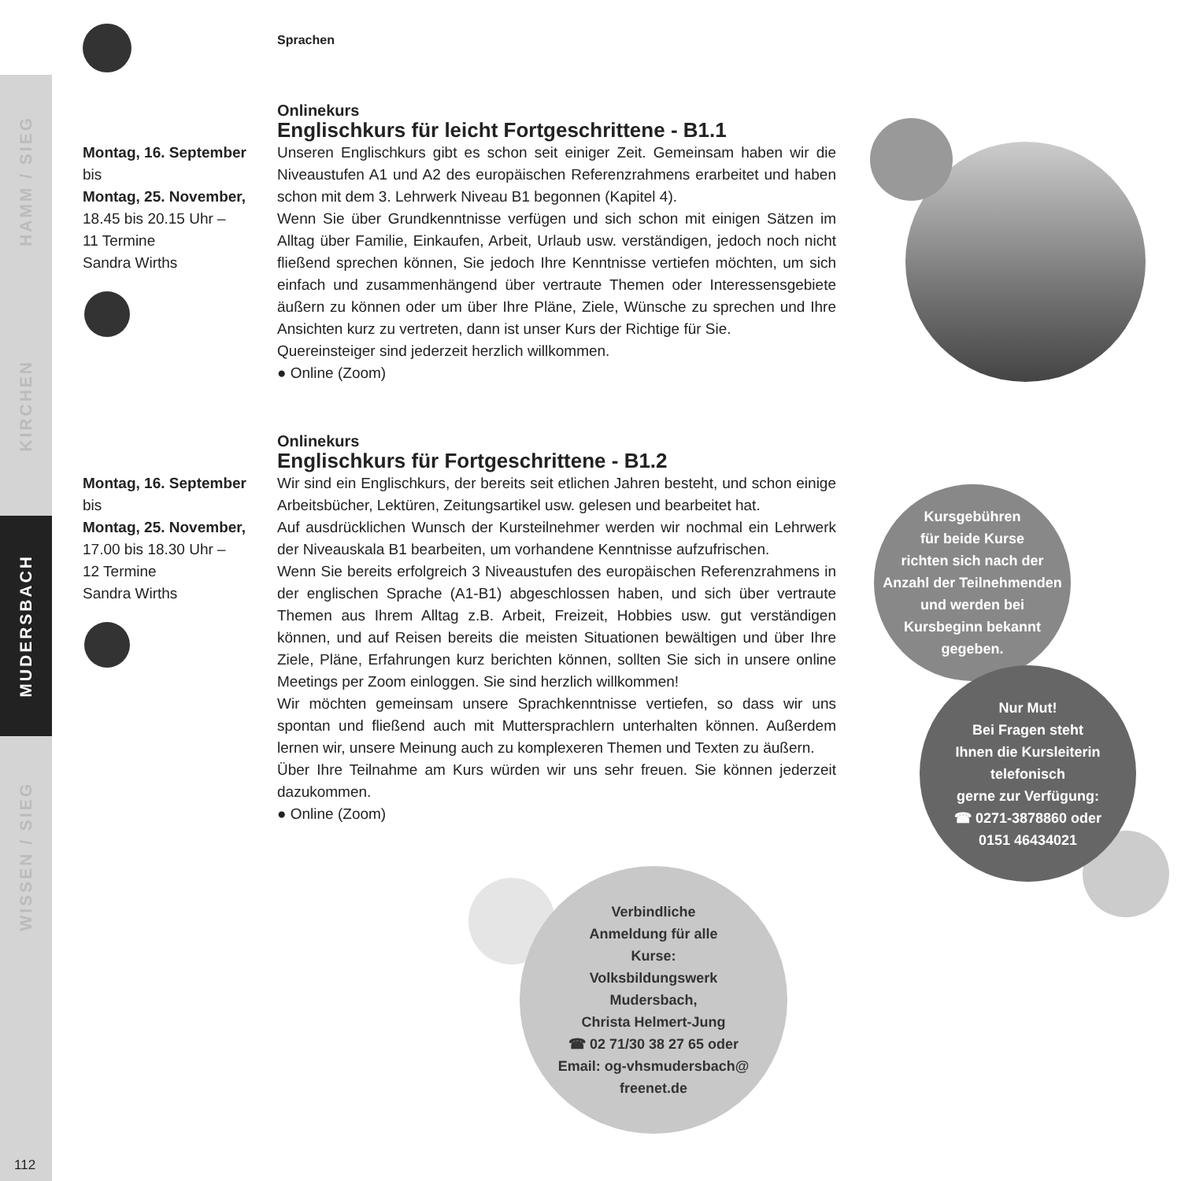HAMM / SIEG
KIRCHEN
MUDERSBACH
WISSEN / SIEG
Sprachen
Montag, 16. September
bis
Montag, 25. November,
18.45 bis 20.15 Uhr –
11 Termine
Sandra Wirths
Onlinekurs
Englischkurs für leicht Fortgeschrittene - B1.1
Unseren Englischkurs gibt es schon seit einiger Zeit. Gemeinsam haben wir die Niveaustufen A1 und A2 des europäischen Referenzrahmens erarbeitet und haben schon mit dem 3. Lehrwerk Niveau B1 begonnen (Kapitel 4).
Wenn Sie über Grundkenntnisse verfügen und sich schon mit einigen Sätzen im Alltag über Familie, Einkaufen, Arbeit, Urlaub usw. verständigen, jedoch noch nicht fließend sprechen können, Sie jedoch Ihre Kenntnisse vertiefen möchten, um sich einfach und zusammenhängend über vertraute Themen oder Interessensgebiete äußern zu können oder um über Ihre Pläne, Ziele, Wünsche zu sprechen und Ihre Ansichten kurz zu vertreten, dann ist unser Kurs der Richtige für Sie.
Quereinsteiger sind jederzeit herzlich willkommen.
● Online (Zoom)
Montag, 16. September
bis
Montag, 25. November,
17.00 bis 18.30 Uhr –
12 Termine
Sandra Wirths
Onlinekurs
Englischkurs für Fortgeschrittene - B1.2
Wir sind ein Englischkurs, der bereits seit etlichen Jahren besteht, und schon einige Arbeitsbücher, Lektüren, Zeitungsartikel usw. gelesen und bearbeitet hat.
Auf ausdrücklichen Wunsch der Kursteilnehmer werden wir nochmal ein Lehrwerk der Niveauskala B1 bearbeiten, um vorhandene Kenntnisse aufzufrischen.
Wenn Sie bereits erfolgreich 3 Niveaustufen des europäischen Referenzrahmens in der englischen Sprache (A1-B1) abgeschlossen haben, und sich über vertraute Themen aus Ihrem Alltag z.B. Arbeit, Freizeit, Hobbies usw. gut verständigen können, und auf Reisen bereits die meisten Situationen bewältigen und über Ihre Ziele, Pläne, Erfahrungen kurz berichten können, sollten Sie sich in unsere online Meetings per Zoom einloggen. Sie sind herzlich willkommen!
Wir möchten gemeinsam unsere Sprachkenntnisse vertiefen, so dass wir uns spontan und fließend auch mit Muttersprachlern unterhalten können. Außerdem lernen wir, unsere Meinung auch zu komplexeren Themen und Texten zu äußern.
Über Ihre Teilnahme am Kurs würden wir uns sehr freuen. Sie können jederzeit dazukommen.
● Online (Zoom)
Kursgebühren
für beide Kurse
richten sich nach der
Anzahl der Teilnehmenden
und werden bei
Kursbeginn bekannt
gegeben.
Nur Mut!
Bei Fragen steht
Ihnen die Kursleiterin
telefonisch
gerne zur Verfügung:
☎ 0271-3878860 oder
0151 46434021
Verbindliche
Anmeldung für alle
Kurse:
Volksbildungswerk
Mudersbach,
Christa Helmert-Jung
☎ 02 71/30 38 27 65 oder
Email: og-vhsmudersbach@
freenet.de
112